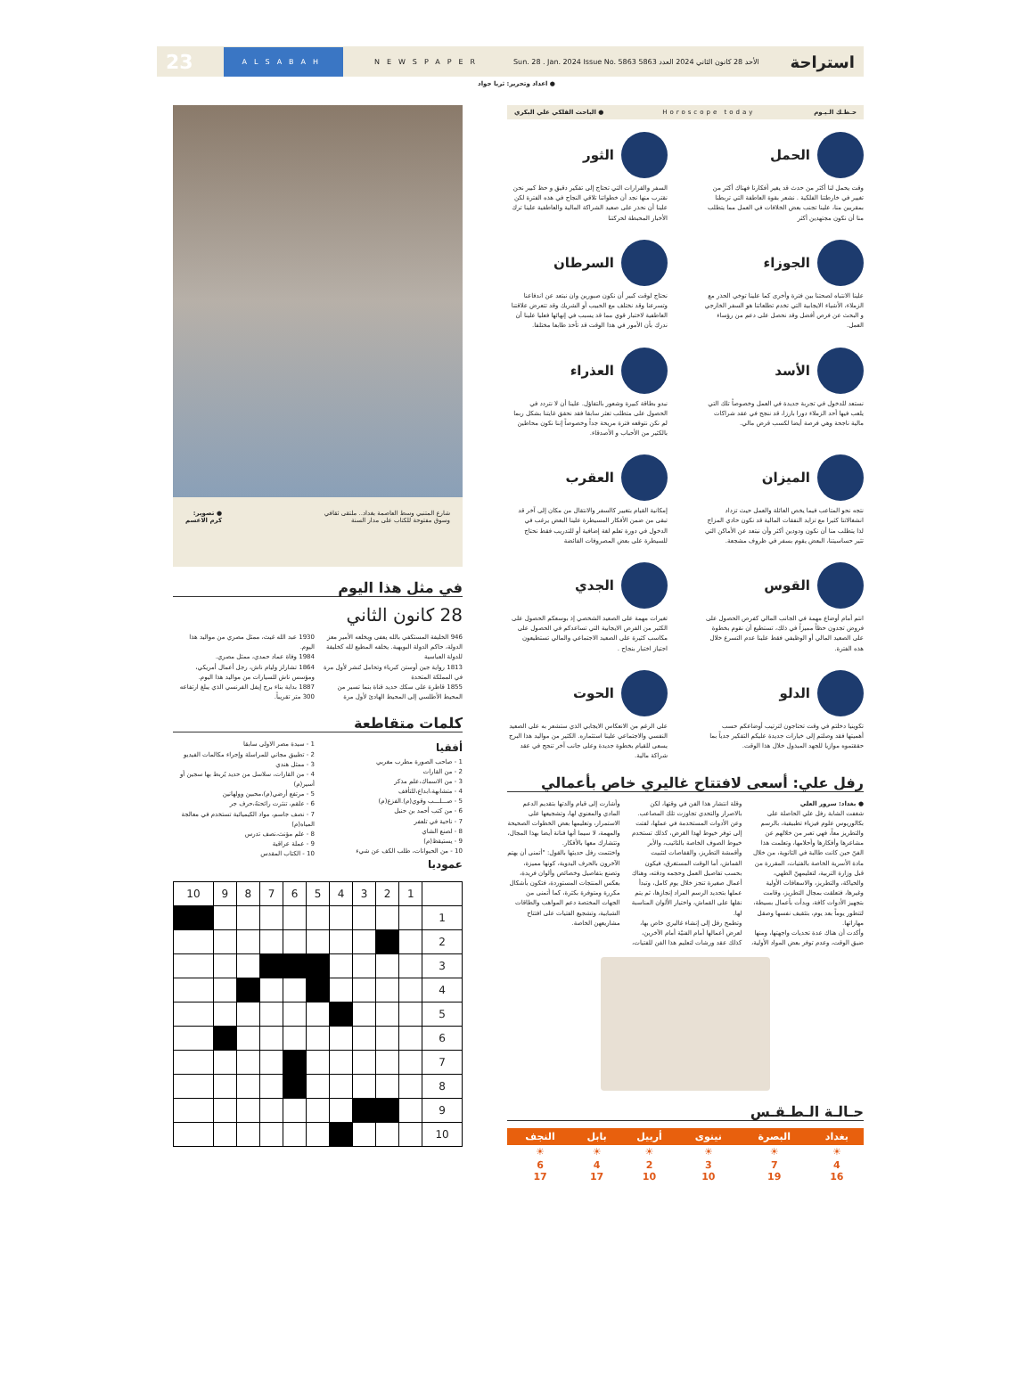استراحة الأحد 28 كانون الثاني 2024 العدد 5863 Sun. 28 . Jan. 2024 Issue No. 5863 NEWSPAPER ALSABAH 23
● اعداد وتحرير: ثريا جواد
حـظـك الـيـوم Horoscope today ● الباحث الفلكي علي البكري
الحمل
وقت يحمل لنا أكثر من حدث قد يغير أفكارنا فهناك أكثر من تغيير في خارطتنا الفلكية . نشعر بقوة العاطفة التي تربطنا بمقربين منا، علينا تجنب بعض الخلافات في العمل مما يتطلب منا أن نكون مجتهدين أكثر
الثور
السفر والقرارات التي تحتاج إلى تفكير دقيق و حظ كبير نحن نقترب منها نجد أن خطواتنا تلاقي النجاح في هذه الفترة لكن علينا أن نحذر على صعيد الشراكة المالية والعاطفية علينا ترك الأخبار المحبطة لحركتنا
الجوزاء
علينا الانتباه لصحتنا بين فترة وأخرى كما علينا توخي الحذر مع الزملاء، الأشياء الايجابية التي تخدم تطلعاتنا هو السفر الخارجي و البحث عن فرص أفضل وقد نحصل على دعم من رؤساء العمل.
السرطان
نحتاج لوقت كبير أن نكون صبورين وان نبتعد عن اندفاعنا وتسرعنا وقد نختلف مع الحبيب أو الشريك وقد تتعرض علاقتنا العاطفية لاختبار قوي مما قد يسبب في إنهائها فعليا علينا أن ندرك بأن الأمور في هذا الوقت قد تأخذ طابعا مختلفا.
الأسد
نستعد للدخول في تجربة جديدة في العمل وخصوصاً تلك التي يلعب فيها أحد الزملاء دورا بارزا، قد ننجح في عقد شراكات مالية ناجحة وهي فرصة أيضا لكسب قرض مالي.
العذراء
نبدو بطاقة كبيرة وشعور بالتفاؤل. علينا أن لا نتردد في الحصول على متطلب تعثر سابقا فقد نحقق غايتنا بشكل ربما لم نكن نتوقعه فترة مريحة جداً وخصوصاً إننا نكون محاطين بالكثير من الأحباب و الأصدقاء.
الميزان
نتجه نحو المتاعب فيما يخص العائلة والعمل حيث تزداد انشغالاتنا كثيرا مع تزايد النفقات المالية قد نكون حادي المزاج لذا يتطلب منا أن نكون ودودين أكثر وأن نبتعد عن الأماكن التي تثير حساسيتنا، البعض يقوم بسفر في ظروف مشجعة.
العقرب
إمكانية القيام بتغيير كالسفر والانتقال من مكان إلى آخر قد تبقى من ضمن الأفكار المسيطرة علينا البعض يرغب في الدخول في دورة تعلم لغة إضافية أو للتدريب فقط نحتاج للسيطرة على بعض المصروفات الفائضة
القوس
انتم أمام أوضاع مهمة في الجانب المالي كفرص الحصول على فروض تجدون حظاً مميزاً في ذلك، تستطيع أن نقوم بخطوة على الصعيد المالي أو الوظيفي فقط علينا عدم التسرع خلال هذه الفترة.
الجدي
تغيرات مهمة على الصعيد الشخصي إذ بوسعكم الحصول على الكثير من الفرص الايجابية التي تساعدكم في الحصول على مكاسب كثيرة على الصعيد الاجتماعي والمالي تستطيعون اجتياز اختبار بنجاح .
الدلو
تكوينيا دخلتم في وقت تحتاجون لترتيب أوضاعكم حسب أهميتها فقد وصلتم إلى خيارات جديدة عليكم التفكير جدياً بما حققتموه موازيا للجهد المبذول خلال هذا الوقت.
الحوت
على الرغم من الانعكاس الايجابي الذي ستشعر به على الصعيد النفسي والاجتماعي علينا استثماره. الكثير من مواليد هذا البرج يسعى للقيام بخطوة جديدة وعلى جانب آخر تنجح في عقد شراكة مالية.
رفل علي: أسعى لافتتاح غاليري خاص بأعمالي
● بغداد: سرور العلي
شغفت الشابة رفل علي الحاصلة على بكالوريوس علوم فيزياء تطبيقية، بالرسم والتطريز معاً، فهي تعبر من خلالهم عن مشاعرها وأفكارها وأحلامها، وتعلمت هذا الفنّ حين كانت طالبة في الثانوية، من خلال مادة الأسرية الخاصة بالفتيات، المقررة من قبل وزارة التربية، لتعليمهنّ الطهي، والحياكة، والتطريز، والاسعافات الأولية وغيرها، فتعلقت بمجال التطريز، وقامت بتجهيز الأدوات كافة، وبدأت بأعمال بسيطة، لتتطور يوماً بعد يوم، بتثقيف نفسها وصقل مهاراتها.
وأكدت أن هناك عدة تحديات واجهتها، ومنها ضيق الوقت، وعدم توفر بعض المواد الأولية، وقلة انتشار هذا الفن في وقتها، لكن بالاصرار والتحدي تجاوزت تلك المصاعب.
وعن الأدوات المستخدمة في عملها، لفتت إلى توفر خيوط لهذا الغرض، كذلك تستخدم خيوط الصوف الخاصة بالتاثيب، والأبر وأقمشة التطريز، والقفاصات لتثبيت القماش، أما الوقت المستغرق، فيكون بحسب تفاصيل العمل وحجمه ودقته، وهناك أعمال صغيرة تنجز خلال يوم كامل، وتبدأ عملها بتحديد الرسم المراد إنجازها، ثم يتم نقلها على القماش، واختيار الألوان المناسبة لها.
وتطمح رفل إلى إنشاء غاليري خاص بها، لعرض أعمالها أمام الفنيّة أمام الآخرين، كذلك عقد ورشات لتعليم هذا الفن للفتيات، وأشارت إلى قيام والدتها بتقديم الدعم المادي والمعنوي لها، وتشجيعها على الاستمرار، وتعليمها بعض الخطوات الصحيحة والمهمة، لا سيما أنها فنانة أيضا بهذا المجال، وتتشارك معها بالأفكار.
واختتمت رفل حديثها بالقول: "أتمنى أن يهتم الآخرون بالحرف اليدوية، كونها مميزة، وتصنع بتفاصيل وخصائص وألوان فريدة، بعكس المنتجات المستوردة، فتكون بأشكال مكررة ومتوفرة بكثرة، كما أتمنى من الجهات المختصة دعم المواهب والطاقات الشبابية، وتشجيع الفتيات على افتتاح مشاريعهن الخاصة.
حـالـة الـطـقـس
| بغداد | البصرة | نينوى | أربيل | بابل | النجف |
| --- | --- | --- | --- | --- | --- |
| ☀ | ☀ | ☀ | ☀ | ☀ | ☀ |
| 4 16 | 7 19 | 3 10 | 2 10 | 4 17 | 6 17 |
شارع المتنبي وسط العاصمة بغداد.. ملتقى ثقافي
وسوق مفتوحة للكتاب على مدار السنة ● تصوير:
كرم الاعسم
في مثل هذا اليوم
28 كانون الثاني
946 الخليفة المستكفي بالله يعفى ويخلعه الأمير معز الدولة، حاكم الدولة البويهية. يخلفه المطيع لله كخليفة للدولة العباسية
1813 رواية جين أوستن كبرياء وتحامل تُنشر لأول مرة في المملكة المتحدة
1855 قاطرة على سكك حديد قناة بنما تسير من المحيط الأطلسي إلى المحيط الهادئ لأول مرة
1930 عبد الله غيث، ممثل مصري من مواليد هذا اليوم.
1984 وفاة عماد حمدي، ممثل مصري.
1864 تشارلز وليام ناش، رجل أعمال أمريكي، ومؤسس ناش للسيارات من مواليد هذا اليوم.
1887 بداية بناء برج إيفل الفرنسي الذي يبلغ ارتفاعه 300 متر تقريباً.
كلمات متقاطعة
أفقيا
1 - صاحب الصورة مطرب مغربي
2 - من القارات
3 - من الاسماك،علم مذكر
4 - متشابهة،ابداع،للتأفف
5 - صـــلـــب وقوي(م).الفزع(م)
6 - من كتب أحمد بن حنبل
7 - ناحية في تلعفر
8 - لصنع الشاي
9 - يستيقظ(م)
10 - من الحيوانات، طلب الكف عن شيء
عموديا
1 - سيدة مصر الاولى سابقا
2 - تطبيق مجاني للمراسلة وإجراء مكالمات الفيديو
3 - ممثل هندي
4 - من القارات، سلاسل من حديد يُربط بها سجين أو أسير(م)
5 - مرتفع أرضي(م)،محبين وولهانين
6 - علقم، تنثرت رائحتهُ،حرف جر
7 - نصف جاسم، مواد الكيميائية تستخدم في معالجة المياه(م)
8 - علم مؤنث،نصف تدرس
9 - عملة عراقية
10 - الكتاب المقدس
| | 1 | 2 | 3 | 4 | 5 | 6 | 7 | 8 | 9 | 10 |
| 1 | | | | | | | | | | |
| 2 | | | | | | | | | | |
| 3 | | | | | | | | | | |
| 4 | | | | | | | | | | |
| 5 | | | | | | | | | | |
| 6 | | | | | | | | | | |
| 7 | | | | | | | | | | |
| 8 | | | | | | | | | | |
| 9 | | | | | | | | | | |
| 10 | | | | | | | | | | |